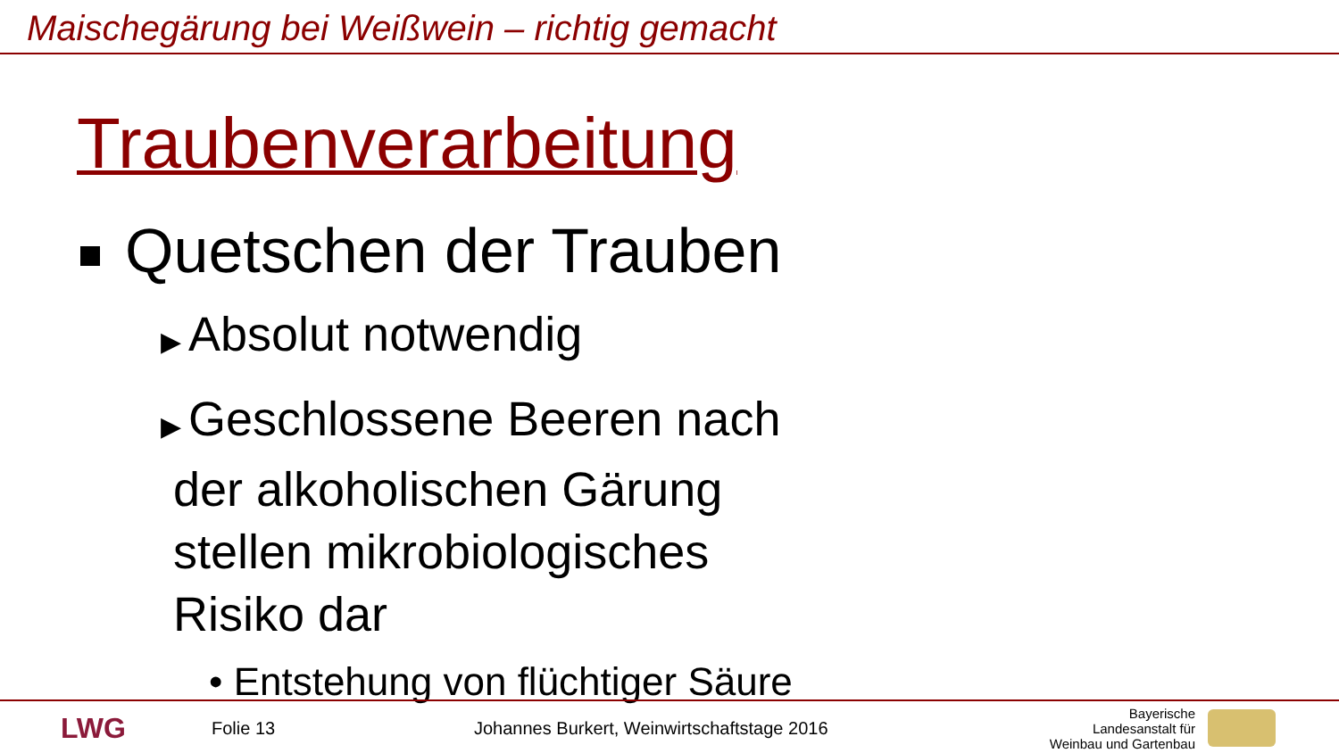Maischegärung bei Weißwein – richtig gemacht
Traubenverarbeitung
Quetschen der Trauben
▶ Absolut notwendig
▶ Geschlossene Beeren nach der alkoholischen Gärung stellen mikrobiologisches Risiko dar
• Entstehung von flüchtiger Säure
LWG
Folie 13 Johannes Burkert, Weinwirtschaftstage 2016
Bayerische Landesanstalt für Weinbau und Gartenbau